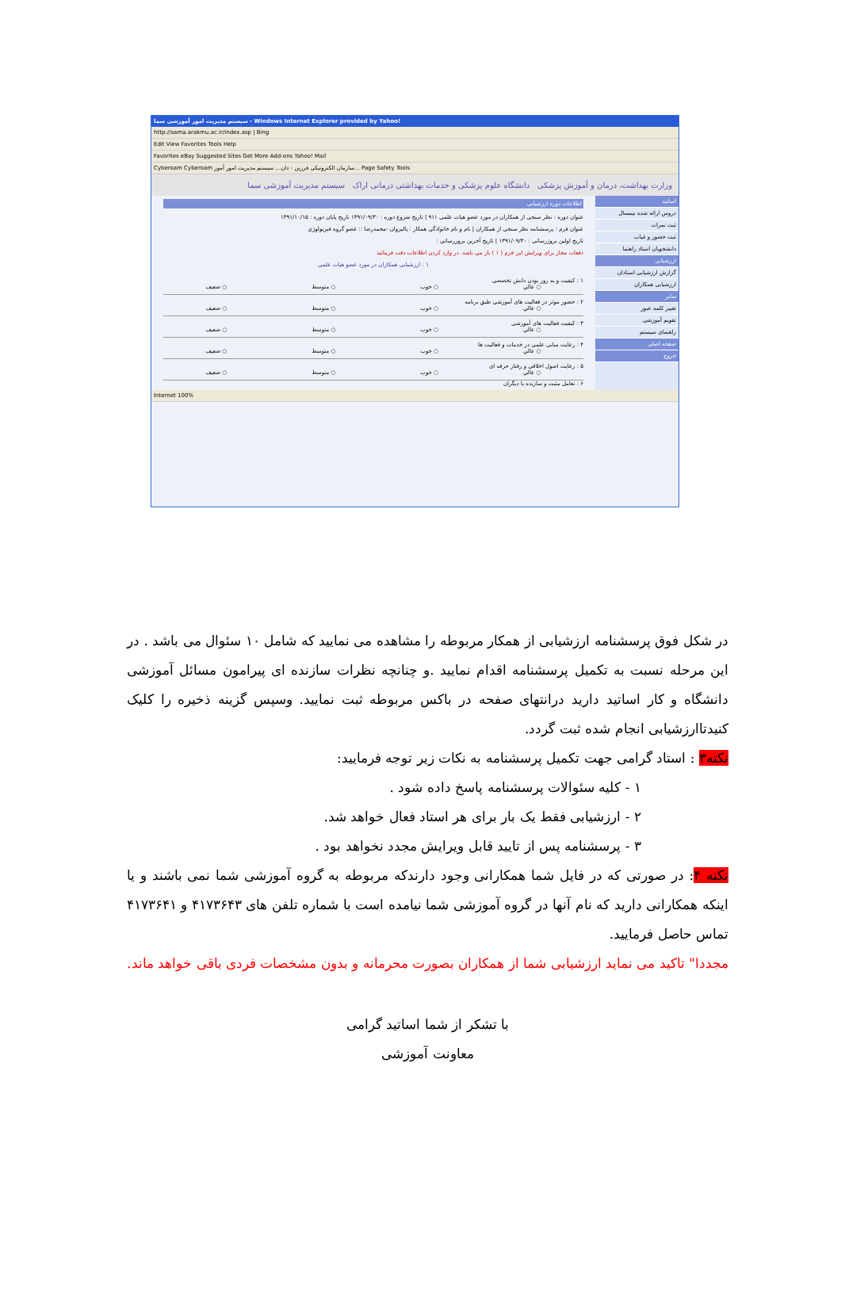سیستم مدیریت امور آموزشی سما - Windows Internet Explorer provided by Yahoo!
http://sama.arakmu.ac.ir/index.asp | Bing
Edit View Favorites Tools Help
Favorites eBay Suggested Sites Get More Add-ons Yahoo! Mail
Cyberoam Cyberoam سازمان الکترونیکی فرزین - دان... سیستم مدیریت امور آموز... Page Safety Tools
وزارت بهداشت، درمان و آموزش پزشکی دانشگاه علوم پزشکی و خدمات بهداشتی درمانی اراک سیستم مدیریت آموزشی سما
اساتید
دروس ارائه شده نیمسال
ثبت نمرات
ثبت حضور و غیاب
دانشجویان استاد راهنما
ارزشیابی
گزارش ارزشیابی استادان
ارزشیابی همکاران
سایر
تغییر کلمه عبور
تقویم آموزشی
راهنمای سیستم
صفحه اصلی
خروج
اطلاعات دوره ارزشیابی
عنوان دوره : نظر سنجی از همکاران در مورد عضو هیات علمی ۹۱۱ | تاریخ شروع دوره : ۱۳۹۱/۰۹/۳۰ تاریخ پایان دوره : ۱۳۹۱/۱۰/۱۵
عنوان فرم : پرسشنامه نظر سنجی از همکاران | نام و نام خانوادگی همکار : پالیزوان -محمدرضا :: عضو گروه فیزیولوژی
تاریخ اولین بروزرسانی : ۱۳۹۱/۰۹/۳۰ | تاریخ آخرین بروزرسانی :
دفعات مجاز برای ویرایش این فرم ( ۱ ) بار می باشد. در وارد کردن اطلاعات دقت فرمائید
۱ : ارزشیابی همکاران در مورد عضو هیات علمی
۱ : کیفیت و به روز بودن دانش تخصصی
○ عالي ○ خوب ○ متوسط ○ ضعیف
۲ : حضور موثر در فعالیت های آموزشی طبق برنامه
○ عالي ○ خوب ○ متوسط ○ ضعیف
۳ : کیفیت فعالیت های آموزشی
○ عالي ○ خوب ○ متوسط ○ ضعیف
۴ : رعایت مبانی علمی در خدمات و فعالیت ها
○ عالي ○ خوب ○ متوسط ○ ضعیف
۵ : رعایت اصول اخلاقی و رفتار حرفه ای
○ عالي ○ خوب ○ متوسط ○ ضعیف
۶ : تعامل مثبت و سازنده با دیگران
Internet 100%
در شکل فوق پرسشنامه ارزشیابی از همکار مربوطه را مشاهده می نمایید که شامل ۱۰ سئوال می باشد . در این مرحله نسبت به تکمیل پرسشنامه اقدام نمایید .و چنانچه نظرات سازنده ای پیرامون مسائل آموزشی دانشگاه و کار اساتید دارید درانتهای صفحه در باکس مربوطه ثبت نمایید. وسپس گزینه ذخیره را کلیک کنیدتاارزشیابی انجام شده ثبت گردد.
نکته۳ : استاد گرامی جهت تکمیل پرسشنامه به نکات زیر توجه فرمایید:
۱ - کلیه سئوالات پرسشنامه پاسخ داده شود .
۲ - ارزشیابی فقط یک بار برای هر استاد فعال خواهد شد.
۳ - پرسشنامه پس از تایید قابل ویرایش مجدد نخواهد بود .
نکته ۴: در صورتی که در فایل شما همکارانی وجود دارندکه مربوطه به گروه آموزشی شما نمی باشند و یا اینکه همکارانی دارید که نام آنها در گروه آموزشی شما نیامده است با شماره تلفن های ۴۱۷۳۶۴۳ و ۴۱۷۳۶۴۱ تماس حاصل فرمایید.
مجددا" تاکید می نماید ارزشیابی شما از همکاران بصورت محرمانه و بدون مشخصات فردی باقی خواهد ماند.
با تشکر از شما اساتید گرامی
معاونت آموزشی